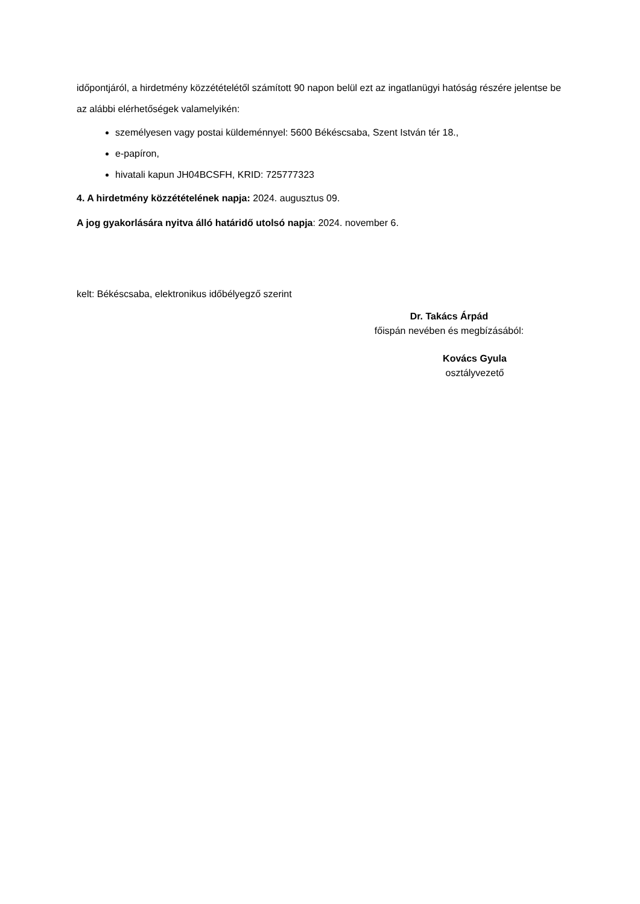időpontjáról, a hirdetmény közzétételétől számított 90 napon belül ezt az ingatlanügyi hatóság részére jelentse be az alábbi elérhetőségek valamelyikén:
személyesen vagy postai küldeménnyel: 5600 Békéscsaba, Szent István tér 18.,
e-papíron,
hivatali kapun JH04BCSFH, KRID: 725777323
4. A hirdetmény közzétételének napja: 2024. augusztus 09.
A jog gyakorlására nyitva álló határidő utolsó napja: 2024. november 6.
kelt: Békéscsaba, elektronikus időbélyegző szerint
Dr. Takács Árpád
főispán nevében és megbízásából:
Kovács Gyula
osztályvezető